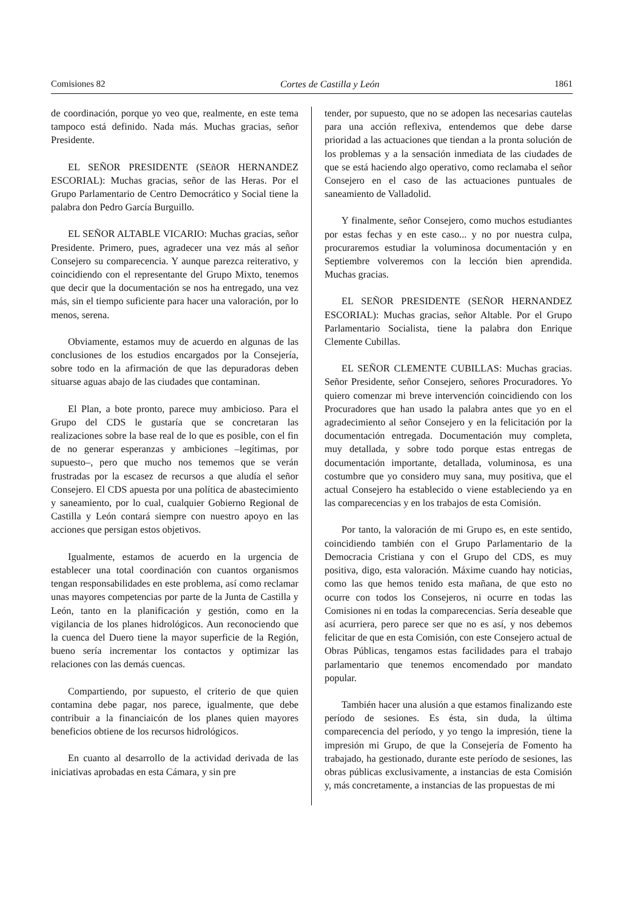Comisiones 82 Cortes de Castilla y León 1861
de coordinación, porque yo veo que, realmente, en este tema tampoco está definido. Nada más. Muchas gracias, señor Presidente.
EL SEÑOR PRESIDENTE (SEñOR HERNANDEZ ESCORIAL): Muchas gracias, señor de las Heras. Por el Grupo Parlamentario de Centro Democrático y Social tiene la palabra don Pedro García Burguillo.
EL SEÑOR ALTABLE VICARIO: Muchas gracias, señor Presidente. Primero, pues, agradecer una vez más al señor Consejero su comparecencia. Y aunque parezca reiterativo, y coincidiendo con el representante del Grupo Mixto, tenemos que decir que la documentación se nos ha entregado, una vez más, sin el tiempo suficiente para hacer una valoración, por lo menos, serena.
Obviamente, estamos muy de acuerdo en algunas de las conclusiones de los estudios encargados por la Consejería, sobre todo en la afirmación de que las depuradoras deben situarse aguas abajo de las ciudades que contaminan.
El Plan, a bote pronto, parece muy ambicioso. Para el Grupo del CDS le gustaría que se concretaran las realizaciones sobre la base real de lo que es posible, con el fin de no generar esperanzas y ambiciones –legítimas, por supuesto–, pero que mucho nos tememos que se verán frustradas por la escasez de recursos a que aludía el señor Consejero. El CDS apuesta por una política de abastecimiento y saneamiento, por lo cual, cualquier Gobierno Regional de Castilla y León contará siempre con nuestro apoyo en las acciones que persigan estos objetivos.
Igualmente, estamos de acuerdo en la urgencia de establecer una total coordinación con cuantos organismos tengan responsabilidades en este problema, así como reclamar unas mayores competencias por parte de la Junta de Castilla y León, tanto en la planificación y gestión, como en la vigilancia de los planes hidrológicos. Aun reconociendo que la cuenca del Duero tiene la mayor superficie de la Región, bueno sería incrementar los contactos y optimizar las relaciones con las demás cuencas.
Compartiendo, por supuesto, el criterio de que quien contamina debe pagar, nos parece, igualmente, que debe contribuir a la financiaicón de los planes quien mayores beneficios obtiene de los recursos hidrológicos.
En cuanto al desarrollo de la actividad derivada de las iniciativas aprobadas en esta Cámara, y sin pre
tender, por supuesto, que no se adopen las necesarias cautelas para una acción reflexiva, entendemos que debe darse prioridad a las actuaciones que tiendan a la pronta solución de los problemas y a la sensación inmediata de las ciudades de que se está haciendo algo operativo, como reclamaba el señor Consejero en el caso de las actuaciones puntuales de saneamiento de Valladolid.
Y finalmente, señor Consejero, como muchos estudiantes por estas fechas y en este caso... y no por nuestra culpa, procuraremos estudiar la voluminosa documentación y en Septiembre volveremos con la lección bien aprendida. Muchas gracias.
EL SEÑOR PRESIDENTE (SEÑOR HERNANDEZ ESCORIAL): Muchas gracias, señor Altable. Por el Grupo Parlamentario Socialista, tiene la palabra don Enrique Clemente Cubillas.
EL SEÑOR CLEMENTE CUBILLAS: Muchas gracias. Señor Presidente, señor Consejero, señores Procuradores. Yo quiero comenzar mi breve intervención coincidiendo con los Procuradores que han usado la palabra antes que yo en el agradecimiento al señor Consejero y en la felicitación por la documentación entregada. Documentación muy completa, muy detallada, y sobre todo porque estas entregas de documentación importante, detallada, voluminosa, es una costumbre que yo considero muy sana, muy positiva, que el actual Consejero ha establecido o viene estableciendo ya en las comparecencias y en los trabajos de esta Comisión.
Por tanto, la valoración de mi Grupo es, en este sentido, coincidiendo también con el Grupo Parlamentario de la Democracia Cristiana y con el Grupo del CDS, es muy positiva, digo, esta valoración. Máxime cuando hay noticias, como las que hemos tenido esta mañana, de que esto no ocurre con todos los Consejeros, ni ocurre en todas las Comisiones ni en todas la comparecencias. Sería deseable que así acurriera, pero parece ser que no es así, y nos debemos felicitar de que en esta Comisión, con este Consejero actual de Obras Públicas, tengamos estas facilidades para el trabajo parlamentario que tenemos encomendado por mandato popular.
También hacer una alusión a que estamos finalizando este período de sesiones. Es ésta, sin duda, la última comparecencia del período, y yo tengo la impresión, tiene la impresión mi Grupo, de que la Consejería de Fomento ha trabajado, ha gestionado, durante este período de sesiones, las obras públicas exclusivamente, a instancias de esta Comisión y, más concretamente, a instancias de las propuestas de mi